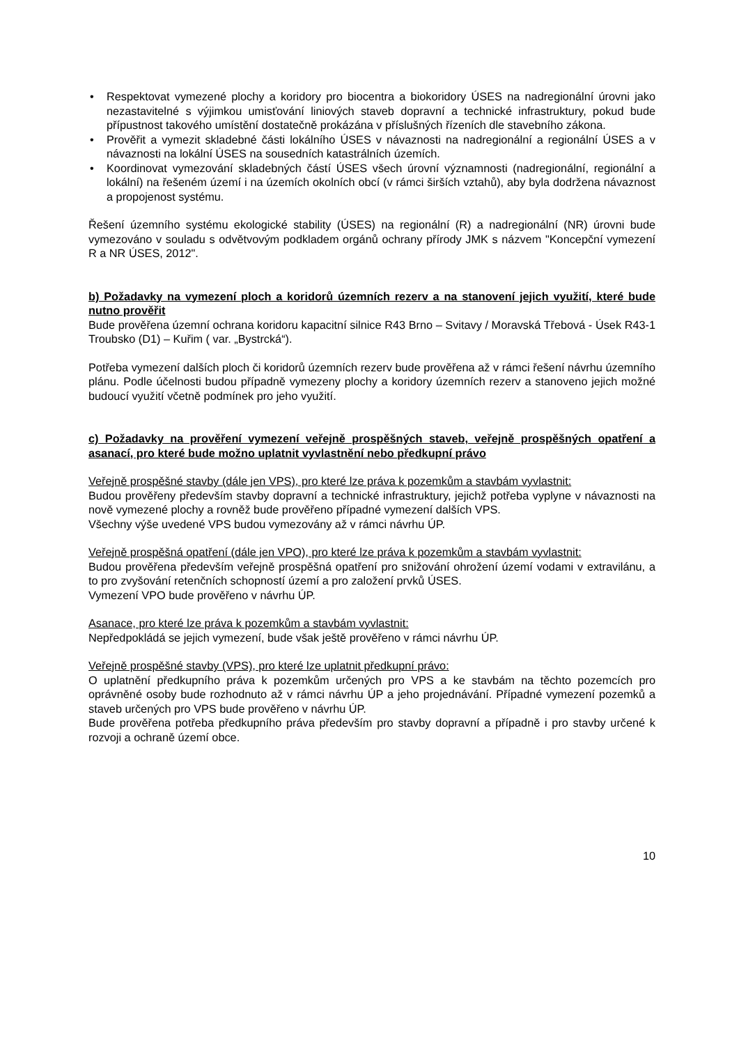• Respektovat vymezené plochy a koridory pro biocentra a biokoridory ÚSES na nadregionální úrovni jako nezastavitelné s výjimkou umisťování liniových staveb dopravní a technické infrastruktury, pokud bude přípustnost takového umístění dostatečně prokázána v příslušných řízeních dle stavebního zákona.
• Prověřit a vymezit skladebné části lokálního ÚSES v návaznosti na nadregionální a regionální ÚSES a v návaznosti na lokální ÚSES na sousedních katastrálních územích.
• Koordinovat vymezování skladebných částí ÚSES všech úrovní významnosti (nadregionální, regionální a lokální) na řešeném území i na územích okolních obcí (v rámci širších vztahů), aby byla dodržena návaznost a propojenost systému.
Řešení územního systému ekologické stability (ÚSES) na regionální (R) a nadregionální (NR) úrovni bude vymezováno v souladu s odvětvovým podkladem orgánů ochrany přírody JMK s názvem "Koncepční vymezení R a NR ÚSES, 2012".
b) Požadavky na vymezení ploch a koridorů územních rezerv a na stanovení jejich využití, které bude nutno prověřit
Bude prověřena územní ochrana koridoru kapacitní silnice R43 Brno – Svitavy / Moravská Třebová - Úsek R43-1 Troubsko (D1) – Kuřim ( var. „Bystrcká“).
Potřeba vymezení dalších ploch či koridorů územních rezerv bude prověřena až v rámci řešení návrhu územního plánu. Podle účelnosti budou případně vymezeny plochy a koridory územních rezerv a stanoveno jejich možné budoucí využití včetně podmínek pro jeho využití.
c) Požadavky na prověření vymezení veřejně prospěšných staveb, veřejně prospěšných opatření a asanací, pro které bude možno uplatnit vyvlastnění nebo předkupní právo
Veřejně prospěšné stavby (dále jen VPS), pro které lze práva k pozemkům a stavbám vyvlastnit:
Budou prověřeny především stavby dopravní a technické infrastruktury, jejichž potřeba vyplyne v návaznosti na nově vymezené plochy a rovněž bude prověřeno případné vymezení dalších VPS.
Všechny výše uvedené VPS budou vymezovány až v rámci návrhu ÚP.
Veřejně prospěšná opatření (dále jen VPO), pro které lze práva k pozemkům a stavbám vyvlastnit:
Budou prověřena především veřejně prospěšná opatření pro snižování ohrožení území vodami v extravilánu, a to pro zvyšování retenčních schopností území a pro založení prvků ÚSES.
Vymezení VPO bude prověřeno v návrhu ÚP.
Asanace, pro které lze práva k pozemkům a stavbám vyvlastnit:
Nepředpokládá se jejich vymezení, bude však ještě prověřeno v rámci návrhu ÚP.
Veřejně prospěšné stavby (VPS), pro které lze uplatnit předkupní právo:
O uplatnění předkupního práva k pozemkům určených pro VPS a ke stavbám na těchto pozemcích pro oprávněné osoby bude rozhodnuto až v rámci návrhu ÚP a jeho projednávání. Případné vymezení pozemků a staveb určených pro VPS bude prověřeno v návrhu ÚP.
Bude prověřena potřeba předkupního práva především pro stavby dopravní a případně i pro stavby určené k rozvoji a ochraně území obce.
10